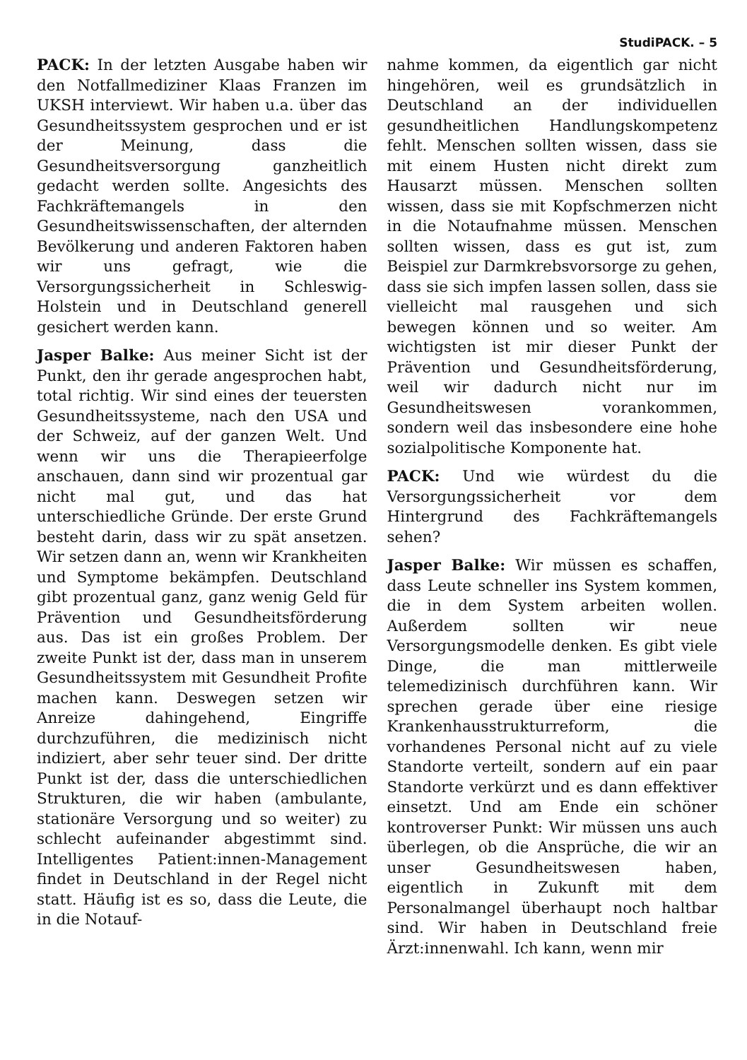StudiPACK. – 5
PACK: In der letzten Ausgabe haben wir den Notfallmediziner Klaas Franzen im UKSH interviewt. Wir haben u.a. über das Gesundheitssystem gesprochen und er ist der Meinung, dass die Gesundheitsversorgung ganzheitlich gedacht werden sollte. Angesichts des Fachkräftemangels in den Gesundheitswissenschaften, der alternden Bevölkerung und anderen Faktoren haben wir uns gefragt, wie die Versorgungssicherheit in Schleswig-Holstein und in Deutschland generell gesichert werden kann.
Jasper Balke: Aus meiner Sicht ist der Punkt, den ihr gerade angesprochen habt, total richtig. Wir sind eines der teuersten Gesundheitssysteme, nach den USA und der Schweiz, auf der ganzen Welt. Und wenn wir uns die Therapieerfolge anschauen, dann sind wir prozentual gar nicht mal gut, und das hat unterschiedliche Gründe. Der erste Grund besteht darin, dass wir zu spät ansetzen. Wir setzen dann an, wenn wir Krankheiten und Symptome bekämpfen. Deutschland gibt prozentual ganz, ganz wenig Geld für Prävention und Gesundheitsförderung aus. Das ist ein großes Problem. Der zweite Punkt ist der, dass man in unserem Gesundheitssystem mit Gesundheit Profite machen kann. Deswegen setzen wir Anreize dahingehend, Eingriffe durchzuführen, die medizinisch nicht indiziert, aber sehr teuer sind. Der dritte Punkt ist der, dass die unterschiedlichen Strukturen, die wir haben (ambulante, stationäre Versorgung und so weiter) zu schlecht aufeinander abgestimmt sind. Intelligentes Patient:innen-Management findet in Deutschland in der Regel nicht statt. Häufig ist es so, dass die Leute, die in die Notauf-
nahme kommen, da eigentlich gar nicht hingehören, weil es grundsätzlich in Deutschland an der individuellen gesundheitlichen Handlungskompetenz fehlt. Menschen sollten wissen, dass sie mit einem Husten nicht direkt zum Hausarzt müssen. Menschen sollten wissen, dass sie mit Kopfschmerzen nicht in die Notaufnahme müssen. Menschen sollten wissen, dass es gut ist, zum Beispiel zur Darmkrebsvorsorge zu gehen, dass sie sich impfen lassen sollen, dass sie vielleicht mal rausgehen und sich bewegen können und so weiter. Am wichtigsten ist mir dieser Punkt der Prävention und Gesundheitsförderung, weil wir dadurch nicht nur im Gesundheitswesen vorankommen, sondern weil das insbesondere eine hohe sozialpolitische Komponente hat.
PACK: Und wie würdest du die Versorgungssicherheit vor dem Hintergrund des Fachkräftemangels sehen?
Jasper Balke: Wir müssen es schaffen, dass Leute schneller ins System kommen, die in dem System arbeiten wollen. Außerdem sollten wir neue Versorgungsmodelle denken. Es gibt viele Dinge, die man mittlerweile telemedizinisch durchführen kann. Wir sprechen gerade über eine riesige Krankenhausstrukturreform, die vorhandenes Personal nicht auf zu viele Standorte verteilt, sondern auf ein paar Standorte verkürzt und es dann effektiver einsetzt. Und am Ende ein schöner kontroverser Punkt: Wir müssen uns auch überlegen, ob die Ansprüche, die wir an unser Gesundheitswesen haben, eigentlich in Zukunft mit dem Personalmangel überhaupt noch haltbar sind. Wir haben in Deutschland freie Ärzt:innenwahl. Ich kann, wenn mir